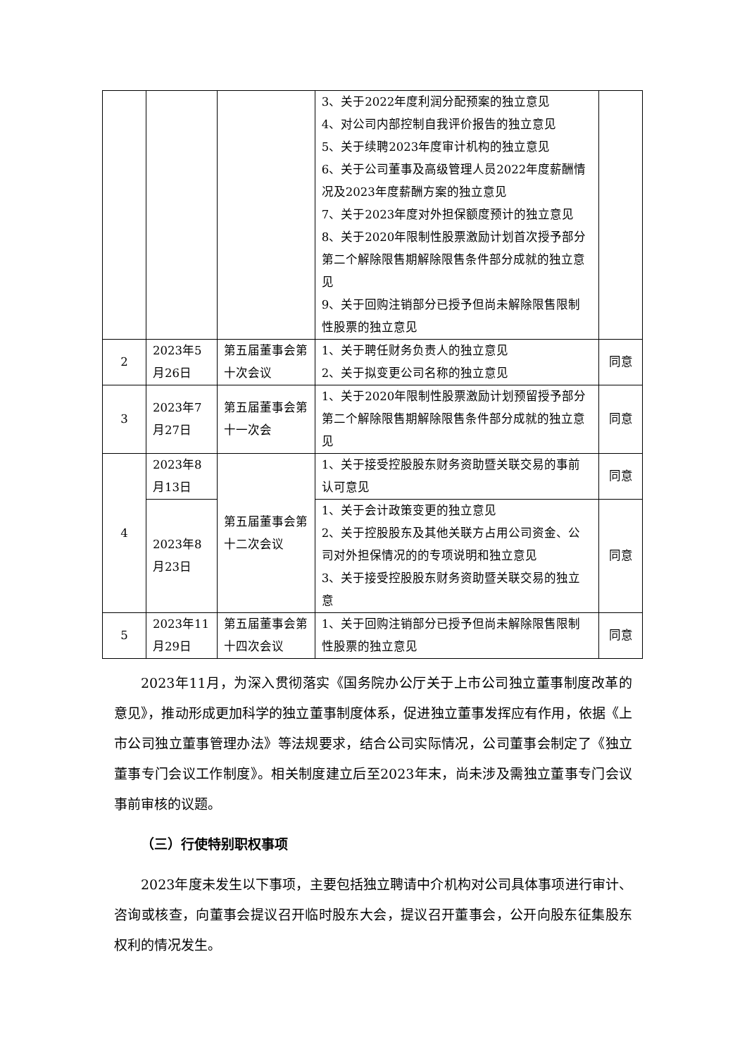| | | | 3、关于2022年度利润分配预案的独立意见 4、对公司内部控制自我评价报告的独立意见 5、关于续聘2023年度审计机构的独立意见 6、关于公司董事及高级管理人员2022年度薪酬情况及2023年度薪酬方案的独立意见 7、关于2023年度对外担保额度预计的独立意见 8、关于2020年限制性股票激励计划首次授予部分第二个解除限售期解除限售条件部分成就的独立意见 9、关于回购注销部分已授予但尚未解除限售限制性股票的独立意见 | |
| 2 | 2023年5月26日 | 第五届董事会第十次会议 | 1、关于聘任财务负责人的独立意见 2、关于拟变更公司名称的独立意见 | 同意 |
| 3 | 2023年7月27日 | 第五届董事会第十一次会 | 1、关于2020年限制性股票激励计划预留授予部分第二个解除限售期解除限售条件部分成就的独立意见 | 同意 |
| 4 | 2023年8月13日 | 第五届董事会第十二次会议 | 1、关于接受控股股东财务资助暨关联交易的事前认可意见 | 同意 |
| | 2023年8月23日 | | 1、关于会计政策变更的独立意见 2、关于控股股东及其他关联方占用公司资金、公司对外担保情况的的专项说明和独立意见 3、关于接受控股股东财务资助暨关联交易的独立意 | 同意 |
| 5 | 2023年11月29日 | 第五届董事会第十四次会议 | 1、关于回购注销部分已授予但尚未解除限售限制性股票的独立意见 | 同意 |
2023年11月，为深入贯彻落实《国务院办公厅关于上市公司独立董事制度改革的意见》，推动形成更加科学的独立董事制度体系，促进独立董事发挥应有作用，依据《上市公司独立董事管理办法》等法规要求，结合公司实际情况，公司董事会制定了《独立董事专门会议工作制度》。相关制度建立后至2023年末，尚未涉及需独立董事专门会议事前审核的议题。
（三）行使特别职权事项
2023年度未发生以下事项，主要包括独立聘请中介机构对公司具体事项进行审计、咨询或核查，向董事会提议召开临时股东大会，提议召开董事会，公开向股东征集股东权利的情况发生。